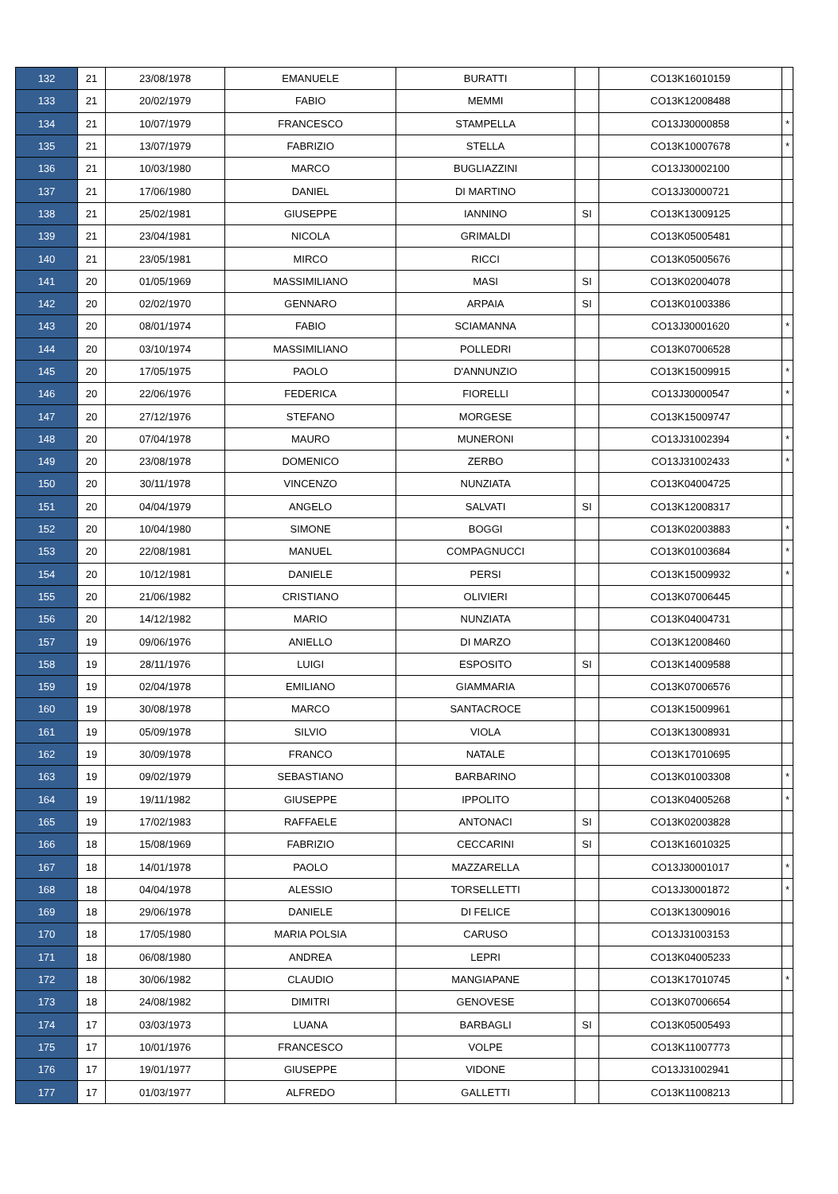| 132 | 21 | 23/08/1978 | EMANUELE | BURATTI | | CO13K16010159 | |
| 133 | 21 | 20/02/1979 | FABIO | MEMMI | | CO13K12008488 | |
| 134 | 21 | 10/07/1979 | FRANCESCO | STAMPELLA | | CO13J30000858 | * |
| 135 | 21 | 13/07/1979 | FABRIZIO | STELLA | | CO13K10007678 | * |
| 136 | 21 | 10/03/1980 | MARCO | BUGLIAZZINI | | CO13J30002100 | |
| 137 | 21 | 17/06/1980 | DANIEL | DI MARTINO | | CO13J30000721 | |
| 138 | 21 | 25/02/1981 | GIUSEPPE | IANNINO | SI | CO13K13009125 | |
| 139 | 21 | 23/04/1981 | NICOLA | GRIMALDI | | CO13K05005481 | |
| 140 | 21 | 23/05/1981 | MIRCO | RICCI | | CO13K05005676 | |
| 141 | 20 | 01/05/1969 | MASSIMILIANO | MASI | SI | CO13K02004078 | |
| 142 | 20 | 02/02/1970 | GENNARO | ARPAIA | SI | CO13K01003386 | |
| 143 | 20 | 08/01/1974 | FABIO | SCIAMANNA | | CO13J30001620 | * |
| 144 | 20 | 03/10/1974 | MASSIMILIANO | POLLEDRI | | CO13K07006528 | |
| 145 | 20 | 17/05/1975 | PAOLO | D'ANNUNZIO | | CO13K15009915 | * |
| 146 | 20 | 22/06/1976 | FEDERICA | FIORELLI | | CO13J30000547 | * |
| 147 | 20 | 27/12/1976 | STEFANO | MORGESE | | CO13K15009747 | |
| 148 | 20 | 07/04/1978 | MAURO | MUNERONI | | CO13J31002394 | * |
| 149 | 20 | 23/08/1978 | DOMENICO | ZERBO | | CO13J31002433 | * |
| 150 | 20 | 30/11/1978 | VINCENZO | NUNZIATA | | CO13K04004725 | |
| 151 | 20 | 04/04/1979 | ANGELO | SALVATI | SI | CO13K12008317 | |
| 152 | 20 | 10/04/1980 | SIMONE | BOGGI | | CO13K02003883 | * |
| 153 | 20 | 22/08/1981 | MANUEL | COMPAGNUCCI | | CO13K01003684 | * |
| 154 | 20 | 10/12/1981 | DANIELE | PERSI | | CO13K15009932 | * |
| 155 | 20 | 21/06/1982 | CRISTIANO | OLIVIERI | | CO13K07006445 | |
| 156 | 20 | 14/12/1982 | MARIO | NUNZIATA | | CO13K04004731 | |
| 157 | 19 | 09/06/1976 | ANIELLO | DI MARZO | | CO13K12008460 | |
| 158 | 19 | 28/11/1976 | LUIGI | ESPOSITO | SI | CO13K14009588 | |
| 159 | 19 | 02/04/1978 | EMILIANO | GIAMMARIA | | CO13K07006576 | |
| 160 | 19 | 30/08/1978 | MARCO | SANTACROCE | | CO13K15009961 | |
| 161 | 19 | 05/09/1978 | SILVIO | VIOLA | | CO13K13008931 | |
| 162 | 19 | 30/09/1978 | FRANCO | NATALE | | CO13K17010695 | |
| 163 | 19 | 09/02/1979 | SEBASTIANO | BARBARINO | | CO13K01003308 | * |
| 164 | 19 | 19/11/1982 | GIUSEPPE | IPPOLITO | | CO13K04005268 | * |
| 165 | 19 | 17/02/1983 | RAFFAELE | ANTONACI | SI | CO13K02003828 | |
| 166 | 18 | 15/08/1969 | FABRIZIO | CECCARINI | SI | CO13K16010325 | |
| 167 | 18 | 14/01/1978 | PAOLO | MAZZARELLA | | CO13J30001017 | * |
| 168 | 18 | 04/04/1978 | ALESSIO | TORSELLETTI | | CO13J30001872 | * |
| 169 | 18 | 29/06/1978 | DANIELE | DI FELICE | | CO13K13009016 | |
| 170 | 18 | 17/05/1980 | MARIA POLSIA | CARUSO | | CO13J31003153 | |
| 171 | 18 | 06/08/1980 | ANDREA | LEPRI | | CO13K04005233 | |
| 172 | 18 | 30/06/1982 | CLAUDIO | MANGIAPANE | | CO13K17010745 | * |
| 173 | 18 | 24/08/1982 | DIMITRI | GENOVESE | | CO13K07006654 | |
| 174 | 17 | 03/03/1973 | LUANA | BARBAGLI | SI | CO13K05005493 | |
| 175 | 17 | 10/01/1976 | FRANCESCO | VOLPE | | CO13K11007773 | |
| 176 | 17 | 19/01/1977 | GIUSEPPE | VIDONE | | CO13J31002941 | |
| 177 | 17 | 01/03/1977 | ALFREDO | GALLETTI | | CO13K11008213 | |